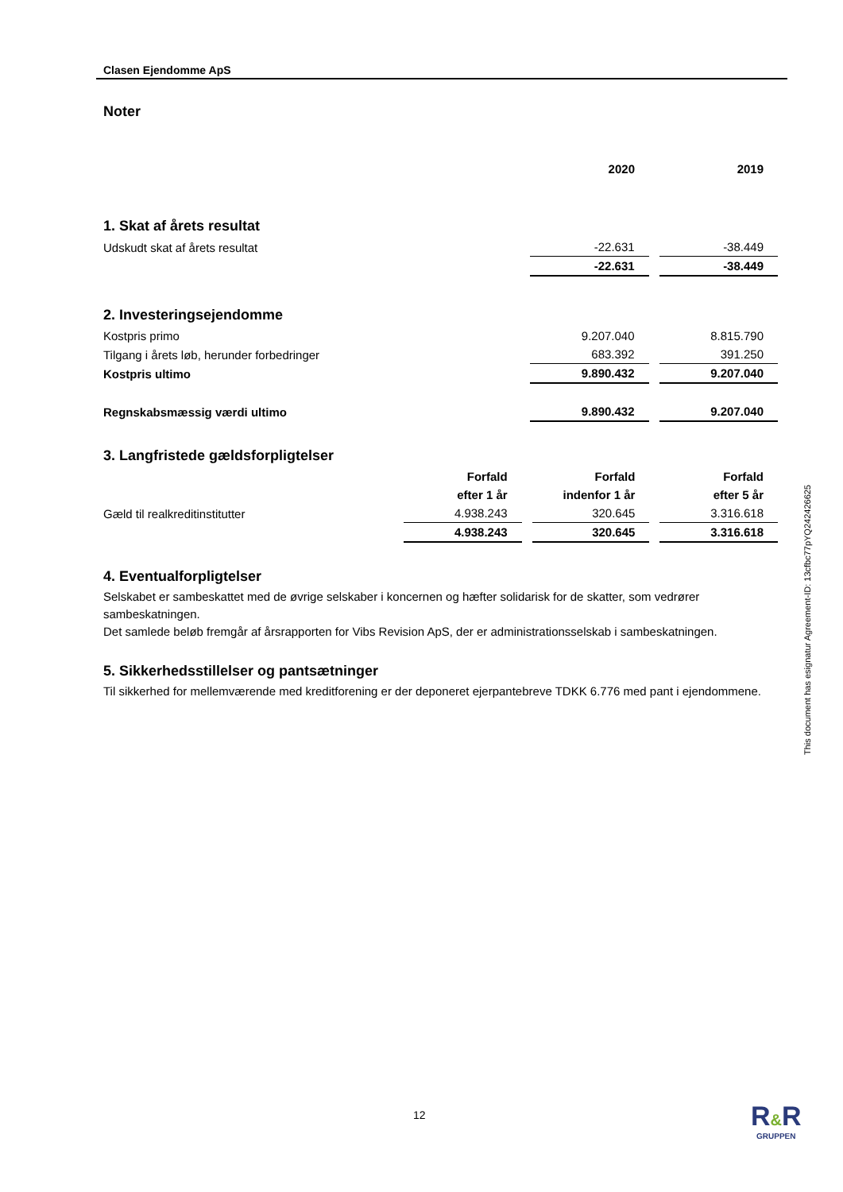Clasen Ejendomme ApS
Noter
| | | 2020 | 2019 |
1. Skat af årets resultat
| Udskudt skat af årets resultat | | -22.631 | -38.449 |
| | | -22.631 | -38.449 |
2. Investeringsejendomme
| Kostpris primo | | 9.207.040 | 8.815.790 |
| Tilgang i årets løb, herunder forbedringer | | 683.392 | 391.250 |
| Kostpris ultimo | | 9.890.432 | 9.207.040 |
| Regnskabsmæssig værdi ultimo | | 9.890.432 | 9.207.040 |
3. Langfristede gældsforpligtelser
| | Forfald | Forfald | Forfald |
| | efter 1 år | indenfor 1 år | efter 5 år |
| Gæld til realkreditinstitutter | 4.938.243 | 320.645 | 3.316.618 |
| | 4.938.243 | 320.645 | 3.316.618 |
4. Eventualforpligtelser
Selskabet er sambeskattet med de øvrige selskaber i koncernen og hæfter solidarisk for de skatter, som vedrører sambeskatningen.
Det samlede beløb fremgår af årsrapporten for Vibs Revision ApS, der er administrationsselskab i sambeskatningen.
5. Sikkerhedsstillelser og pantsætninger
Til sikkerhed for mellemværende med kreditforening er der deponeret ejerpantebreve TDKK 6.776 med pant i ejendommene.
This document has esignatur Agreement-ID: 13cfbc77pYQ242426625
12
R&R
GRUPPEN